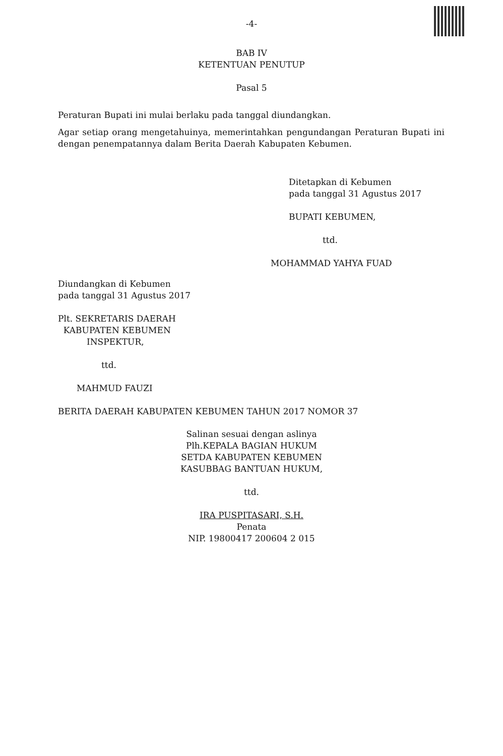-4-
BAB IV
KETENTUAN PENUTUP
Pasal 5
Peraturan Bupati ini mulai berlaku pada tanggal diundangkan.
Agar setiap orang mengetahuinya, memerintahkan pengundangan Peraturan Bupati ini dengan penempatannya dalam Berita Daerah Kabupaten Kebumen.
Ditetapkan di Kebumen
pada tanggal 31 Agustus 2017
BUPATI KEBUMEN,
ttd.
MOHAMMAD YAHYA FUAD
Diundangkan di Kebumen
pada tanggal 31 Agustus 2017
Plt. SEKRETARIS DAERAH
KABUPATEN KEBUMEN
INSPEKTUR,
ttd.
MAHMUD FAUZI
BERITA DAERAH KABUPATEN KEBUMEN TAHUN 2017 NOMOR 37
Salinan sesuai dengan aslinya
Plh.KEPALA BAGIAN HUKUM
SETDA KABUPATEN KEBUMEN
KASUBBAG BANTUAN HUKUM,
ttd.
IRA PUSPITASARI, S.H.
Penata
NIP. 19800417 200604 2 015